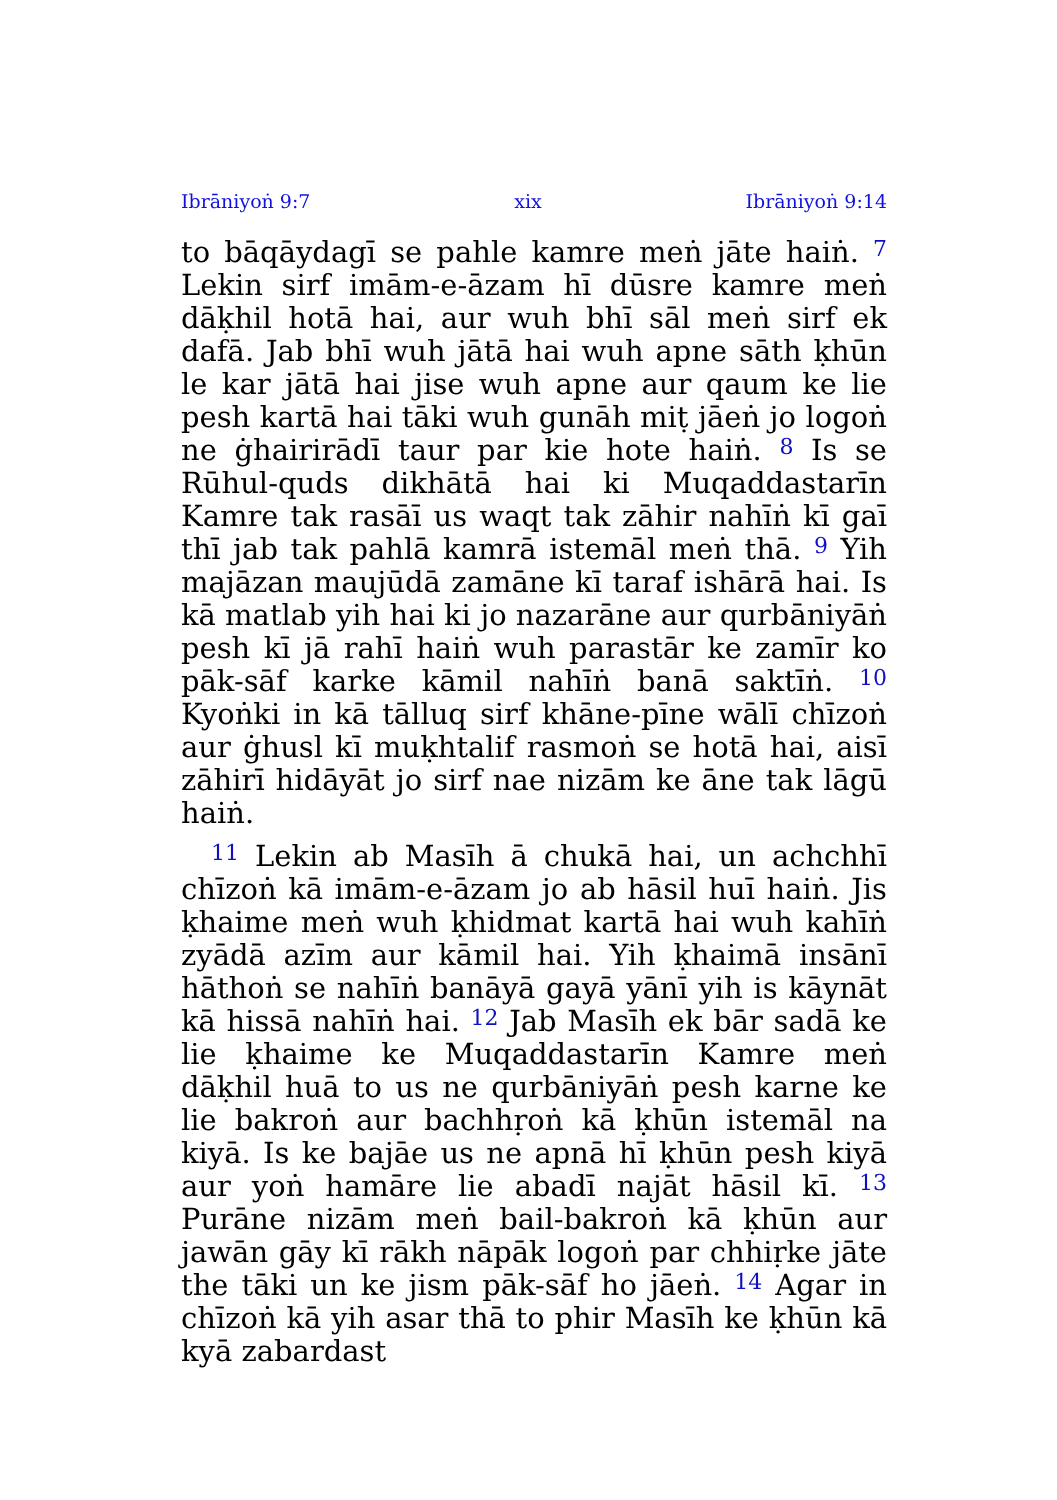Ibrāniyoṅ 9:7 xix Ibrāniyoṅ 9:14
to bāqāydagī se pahle kamre meṅ jāte haiṅ. <sup>7</sup> Lekin sirf imām-e-āzam hī dūsre kamre meṅ dāḳhil hotā hai, aur wuh bhī sāl meṅ sirf ek dafā. Jab bhī wuh jātā hai wuh apne sāth ḳhūn le kar jātā hai jise wuh apne aur qaum ke lie pesh kartā hai tāki wuh gunāh miṭ jāeṅ jo logoṅ ne ġhairirādī taur par kie hote haiṅ. <sup>8</sup> Is se Rūhul-quds dikhātā hai ki Muqaddastarīn Kamre tak rasāī us waqt tak zāhir nahīṅ kī gaī thī jab tak pahlā kamrā istemāl meṅ thā. <sup>9</sup> Yih majāzan maujūdā zamāne kī taraf ishārā hai. Is kā matlab yih hai ki jo nazarāne aur qurbāniyāṅ pesh kī jā rahī haiṅ wuh parastār ke zamīr ko pāk-sāf karke kāmil nahīṅ banā saktīṅ. <sup>10</sup> Kyoṅki in kā tālluq sirf khāne-pīne wālī chīzoṅ aur ġhusl kī muḳhtalif rasmoṅ se hotā hai, aisī zāhirī hidāyāt jo sirf nae nizām ke āne tak lāgū haiṅ.
<sup>11</sup> Lekin ab Masīh ā chukā hai, un achchhī chīzoṅ kā imām-e-āzam jo ab hāsil huī haiṅ. Jis ḳhaime meṅ wuh ḳhidmat kartā hai wuh kahīṅ zyādā azīm aur kāmil hai. Yih ḳhaimā insānī hāthoṅ se nahīṅ banāyā gayā yānī yih is kāynāt kā hissā nahīṅ hai. <sup>12</sup> Jab Masīh ek bār sadā ke lie ḳhaime ke Muqaddastarīn Kamre meṅ dāḳhil huā to us ne qurbāniyāṅ pesh karne ke lie bakroṅ aur bachhṛoṅ kā ḳhūn istemāl na kiyā. Is ke bajāe us ne apnā hī ḳhūn pesh kiyā aur yoṅ hamāre lie abadī najāt hāsil kī. <sup>13</sup> Purāne nizām meṅ bail-bakroṅ kā ḳhūn aur jawān gāy kī rākh nāpāk logoṅ par chhiṛke jāte the tāki un ke jism pāk-sāf ho jāeṅ. <sup>14</sup> Agar in chīzoṅ kā yih asar thā to phir Masīh ke ḳhūn kā kyā zabardast